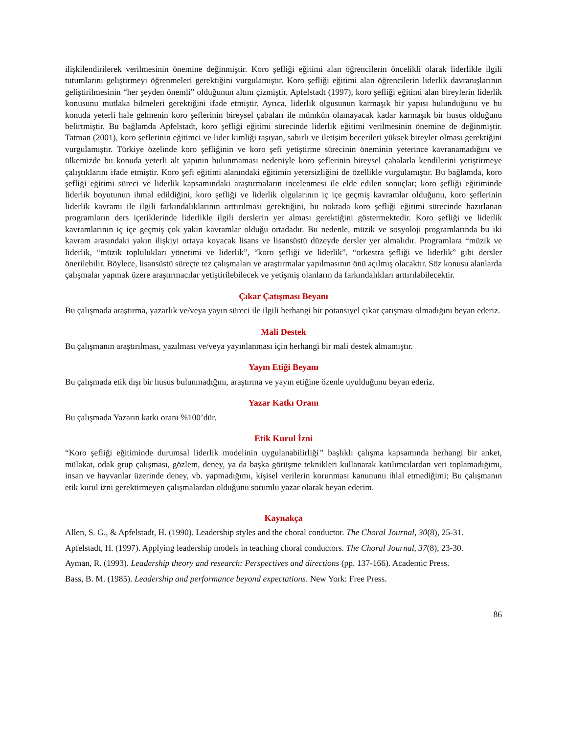ilişkilendirilerek verilmesinin önemine değinmiştir. Koro şefliği eğitimi alan öğrencilerin öncelikli olarak liderlikle ilgili tutumlarını geliştirmeyi öğrenmeleri gerektiğini vurgulamıştır. Koro şefliği eğitimi alan öğrencilerin liderlik davranışlarının geliştirilmesinin “her şeyden önemli” olduğunun altını çizmiştir. Apfelstadt (1997), koro şefliği eğitimi alan bireylerin liderlik konusunu mutlaka bilmeleri gerektiğini ifade etmiştir. Ayrıca, liderlik olgusunun karmaşık bir yapısı bulunduğunu ve bu konuda yeterli hale gelmenin koro şeflerinin bireysel çabaları ile mümkün olamayacak kadar karmaşık bir husus olduğunu belirtmiştir. Bu bağlamda Apfelstadt, koro şefliği eğitimi sürecinde liderlik eğitimi verilmesinin önemine de değinmiştir. Tatman (2001), koro şeflerinin eğitimci ve lider kimliği taşıyan, sabırlı ve iletişim becerileri yüksek bireyler olması gerektiğini vurgulamıştır. Türkiye özelinde koro şefliğinin ve koro şefi yetiştirme sürecinin öneminin yeterince kavranamadığını ve ülkemizde bu konuda yeterli alt yapının bulunmaması nedeniyle koro şeflerinin bireysel çabalarla kendilerini yetiştirmeye çalıştıklarını ifade etmiştir. Koro şefi eğitimi alanındaki eğitimin yetersizliğini de özellikle vurgulamıştır. Bu bağlamda, koro şefliği eğitimi süreci ve liderlik kapsamındaki araştırmaların incelenmesi ile elde edilen sonuçlar; koro şefliği eğitiminde liderlik boyutunun ihmal edildiğini, koro şefliği ve liderlik olgularının iç içe geçmiş kavramlar olduğunu, koro şeflerinin liderlik kavramı ile ilgili farkındalıklarının arttırılması gerektiğini, bu noktada koro şefliği eğitimi sürecinde hazırlanan programların ders içeriklerinde liderlikle ilgili derslerin yer alması gerektiğini göstermektedir. Koro şefliği ve liderlik kavramlarının iç içe geçmiş çok yakın kavramlar olduğu ortadadır. Bu nedenle, müzik ve sosyoloji programlarında bu iki kavram arasındaki yakın ilişkiyi ortaya koyacak lisans ve lisansüstü düzeyde dersler yer almalıdır. Programlara “müzik ve liderlik, “müzik toplulukları yönetimi ve liderlik”, “koro şefliği ve liderlik”, “orkestra şefliği ve liderlik” gibi dersler önerilebilir. Böylece, lisansüstü süreçte tez çalışmaları ve araştırmalar yapılmasının önü açılmış olacaktır. Söz konusu alanlarda çalışmalar yapmak üzere araştırmacılar yetiştirilebilecek ve yetişmiş olanların da farkındalıkları arttırılabilecektir.
Çıkar Çatışması Beyanı
Bu çalışmada araştırma, yazarlık ve/veya yayın süreci ile ilgili herhangi bir potansiyel çıkar çatışması olmadığını beyan ederiz.
Mali Destek
Bu çalışmanın araştırılması, yazılması ve/veya yayınlanması için herhangi bir mali destek almamıştır.
Yayın Etiği Beyanı
Bu çalışmada etik dışı bir husus bulunmadığını, araştırma ve yayın etiğine özenle uyulduğunu beyan ederiz.
Yazar Katkı Oranı
Bu çalışmada Yazarın katkı oranı %100’dür.
Etik Kurul İzni
“Koro şefliği eğitiminde durumsal liderlik modelinin uygulanabilirliği” başlıklı çalışma kapsamında herhangi bir anket, mülakat, odak grup çalışması, gözlem, deney, ya da başka görüşme teknikleri kullanarak katılımcılardan veri toplamadığımı, insan ve hayvanlar üzerinde deney, vb. yapmadığımı, kişisel verilerin korunması kanununu ihlal etmediğimi; Bu çalışmanın etik kurul izni gerektirmeyen çalışmalardan olduğunu sorumlu yazar olarak beyan ederim.
Kaynakça
Allen, S. G., & Apfelstadt, H. (1990). Leadership styles and the choral conductor. The Choral Journal, 30(8), 25-31.
Apfelstadt, H. (1997). Applying leadership models in teaching choral conductors. The Choral Journal, 37(8), 23-30.
Ayman, R. (1993). Leadership theory and research: Perspectives and directions (pp. 137-166). Academic Press.
Bass, B. M. (1985). Leadership and performance beyond expectations. New York: Free Press.
86